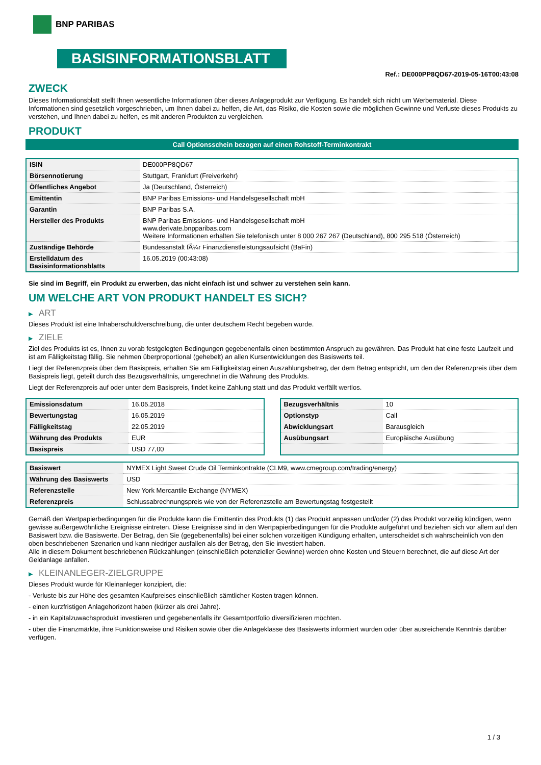BNP PARIBAS
BASISINFORMATIONSBLATT
Ref.: DE000PP8QD67-2019-05-16T00:43:08
ZWECK
Dieses Informationsblatt stellt Ihnen wesentliche Informationen über dieses Anlageprodukt zur Verfügung. Es handelt sich nicht um Werbematerial. Diese Informationen sind gesetzlich vorgeschrieben, um Ihnen dabei zu helfen, die Art, das Risiko, die Kosten sowie die möglichen Gewinne und Verluste dieses Produkts zu verstehen, und Ihnen dabei zu helfen, es mit anderen Produkten zu vergleichen.
PRODUKT
Call Optionsschein bezogen auf einen Rohstoff-Terminkontrakt
| ISIN | DE000PP8QD67 |
| Börsennotierung | Stuttgart, Frankfurt (Freiverkehr) |
| Öffentliches Angebot | Ja (Deutschland, Österreich) |
| Emittentin | BNP Paribas Emissions- und Handelsgesellschaft mbH |
| Garantin | BNP Paribas S.A. |
| Hersteller des Produkts | BNP Paribas Emissions- und Handelsgesellschaft mbH www.derivate.bnpparibas.com Weitere Informationen erhalten Sie telefonisch unter 8 000 267 267 (Deutschland), 800 295 518 (Österreich) |
| Zuständige Behörde | Bundesanstalt fÃ¼r Finanzdienstleistungsaufsicht (BaFin) |
| Erstelldatum des Basisinformationsblatts | 16.05.2019 (00:43:08) |
Sie sind im Begriff, ein Produkt zu erwerben, das nicht einfach ist und schwer zu verstehen sein kann.
UM WELCHE ART VON PRODUKT HANDELT ES SICH?
▶ ART
Dieses Produkt ist eine Inhaberschuldverschreibung, die unter deutschem Recht begeben wurde.
▶ ZIELE
Ziel des Produkts ist es, Ihnen zu vorab festgelegten Bedingungen gegebenenfalls einen bestimmten Anspruch zu gewähren. Das Produkt hat eine feste Laufzeit und ist am Fälligkeitstag fällig. Sie nehmen überproportional (gehebelt) an allen Kursentwicklungen des Basiswerts teil.
Liegt der Referenzpreis über dem Basispreis, erhalten Sie am Fälligkeitstag einen Auszahlungsbetrag, der dem Betrag entspricht, um den der Referenzpreis über dem Basispreis liegt, geteilt durch das Bezugsverhältnis, umgerechnet in die Währung des Produkts.
Liegt der Referenzpreis auf oder unter dem Basispreis, findet keine Zahlung statt und das Produkt verfällt wertlos.
| Emissionsdatum | 16.05.2018 |
| Bewertungstag | 16.05.2019 |
| Fälligkeitstag | 22.05.2019 |
| Währung des Produkts | EUR |
| Basispreis | USD 77,00 |
| Bezugsverhältnis | 10 |
| Optionstyp | Call |
| Abwicklungsart | Barausgleich |
| Ausübungsart | Europäische Ausübung |
| Basiswert | NYMEX Light Sweet Crude Oil Terminkontrakte (CLM9, www.cmegroup.com/trading/energy) |
| Währung des Basiswerts | USD |
| Referenzstelle | New York Mercantile Exchange (NYMEX) |
| Referenzpreis | Schlussabrechnungspreis wie von der Referenzstelle am Bewertungstag festgestellt |
Gemäß den Wertpapierbedingungen für die Produkte kann die Emittentin des Produkts (1) das Produkt anpassen und/oder (2) das Produkt vorzeitig kündigen, wenn gewisse außergewöhnliche Ereignisse eintreten. Diese Ereignisse sind in den Wertpapierbedingungen für die Produkte aufgeführt und beziehen sich vor allem auf den Basiswert bzw. die Basiswerte. Der Betrag, den Sie (gegebenenfalls) bei einer solchen vorzeitigen Kündigung erhalten, unterscheidet sich wahrscheinlich von den oben beschriebenen Szenarien und kann niedriger ausfallen als der Betrag, den Sie investiert haben.
Alle in diesem Dokument beschriebenen Rückzahlungen (einschließlich potenzieller Gewinne) werden ohne Kosten und Steuern berechnet, die auf diese Art der Geldanlage anfallen.
▶ KLEINANLEGER-ZIELGRUPPE
Dieses Produkt wurde für Kleinanleger konzipiert, die:
- Verluste bis zur Höhe des gesamten Kaufpreises einschließlich sämtlicher Kosten tragen können.
- einen kurzfristigen Anlagehorizont haben (kürzer als drei Jahre).
- in ein Kapitalzuwachsprodukt investieren und gegebenenfalls ihr Gesamtportfolio diversifizieren möchten.
- über die Finanzmärkte, ihre Funktionsweise und Risiken sowie über die Anlageklasse des Basiswerts informiert wurden oder über ausreichende Kenntnis darüber verfügen.
1 / 3